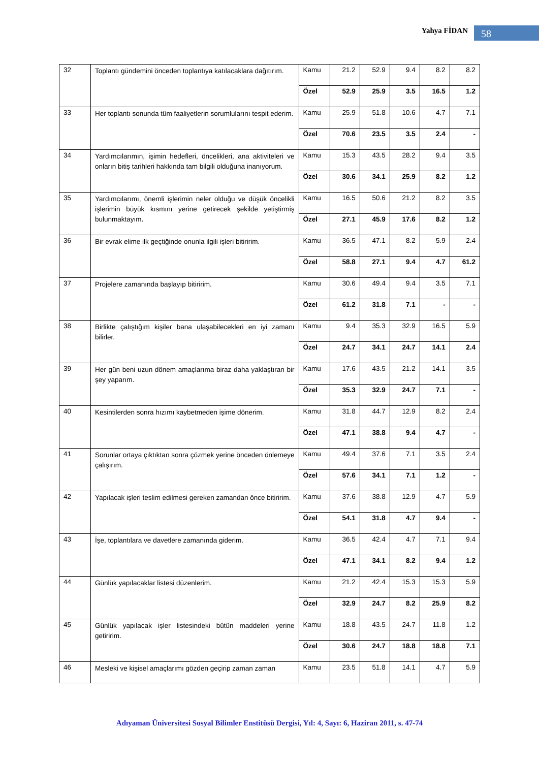Yahya FİDAN 58
| 32 | Toplantı gündemini önceden toplantıya katılacaklara dağıtırım. | Kamu | 21.2 | 52.9 | 9.4 | 8.2 | 8.2 |
| | | Özel | 52.9 | 25.9 | 3.5 | 16.5 | 1.2 |
| 33 | Her toplantı sonunda tüm faaliyetlerin sorumlularını tespit ederim. | Kamu | 25.9 | 51.8 | 10.6 | 4.7 | 7.1 |
| | | Özel | 70.6 | 23.5 | 3.5 | 2.4 | - |
| 34 | Yardımcılarımın, işimin hedefleri, öncelikleri, ana aktiviteleri ve onların bitiş tarihleri hakkında tam bilgili olduğuna inanıyorum. | Kamu | 15.3 | 43.5 | 28.2 | 9.4 | 3.5 |
| | | Özel | 30.6 | 34.1 | 25.9 | 8.2 | 1.2 |
| 35 | Yardımcılarımı, önemli işlerimin neler olduğu ve düşük öncelikli işlerimin büyük kısmını yerine getirecek şekilde yetiştirmiş bulunmaktayım. | Kamu | 16.5 | 50.6 | 21.2 | 8.2 | 3.5 |
| | | Özel | 27.1 | 45.9 | 17.6 | 8.2 | 1.2 |
| 36 | Bir evrak elime ilk geçtiğinde onunla ilgili işleri bitiririm. | Kamu | 36.5 | 47.1 | 8.2 | 5.9 | 2.4 |
| | | Özel | 58.8 | 27.1 | 9.4 | 4.7 | 61.2 |
| 37 | Projelere zamanında başlayıp bitiririm. | Kamu | 30.6 | 49.4 | 9.4 | 3.5 | 7.1 |
| | | Özel | 61.2 | 31.8 | 7.1 | - | - |
| 38 | Birlikte çalıştığım kişiler bana ulaşabilecekleri en iyi zamanı bilirler. | Kamu | 9.4 | 35.3 | 32.9 | 16.5 | 5.9 |
| | | Özel | 24.7 | 34.1 | 24.7 | 14.1 | 2.4 |
| 39 | Her gün beni uzun dönem amaçlarıma biraz daha yaklaştıran bir şey yaparım. | Kamu | 17.6 | 43.5 | 21.2 | 14.1 | 3.5 |
| | | Özel | 35.3 | 32.9 | 24.7 | 7.1 | - |
| 40 | Kesintilerden sonra hızımı kaybetmeden işime dönerim. | Kamu | 31.8 | 44.7 | 12.9 | 8.2 | 2.4 |
| | | Özel | 47.1 | 38.8 | 9.4 | 4.7 | - |
| 41 | Sorunlar ortaya çıktıktan sonra çözmek yerine önceden önlemeye çalışırım. | Kamu | 49.4 | 37.6 | 7.1 | 3.5 | 2.4 |
| | | Özel | 57.6 | 34.1 | 7.1 | 1.2 | - |
| 42 | Yapılacak işleri teslim edilmesi gereken zamandan önce bitiririm. | Kamu | 37.6 | 38.8 | 12.9 | 4.7 | 5.9 |
| | | Özel | 54.1 | 31.8 | 4.7 | 9.4 | - |
| 43 | İşe, toplantılara ve davetlere zamanında giderim. | Kamu | 36.5 | 42.4 | 4.7 | 7.1 | 9.4 |
| | | Özel | 47.1 | 34.1 | 8.2 | 9.4 | 1.2 |
| 44 | Günlük yapılacaklar listesi düzenlerim. | Kamu | 21.2 | 42.4 | 15.3 | 15.3 | 5.9 |
| | | Özel | 32.9 | 24.7 | 8.2 | 25.9 | 8.2 |
| 45 | Günlük yapılacak işler listesindeki bütün maddeleri yerine getiririm. | Kamu | 18.8 | 43.5 | 24.7 | 11.8 | 1.2 |
| | | Özel | 30.6 | 24.7 | 18.8 | 18.8 | 7.1 |
| 46 | Mesleki ve kişisel amaçlarımı gözden geçirip zaman zaman | Kamu | 23.5 | 51.8 | 14.1 | 4.7 | 5.9 |
Adıyaman Üniversitesi Sosyal Bilimler Enstitüsü Dergisi, Yıl: 4, Sayı: 6, Haziran 2011, s. 47-74